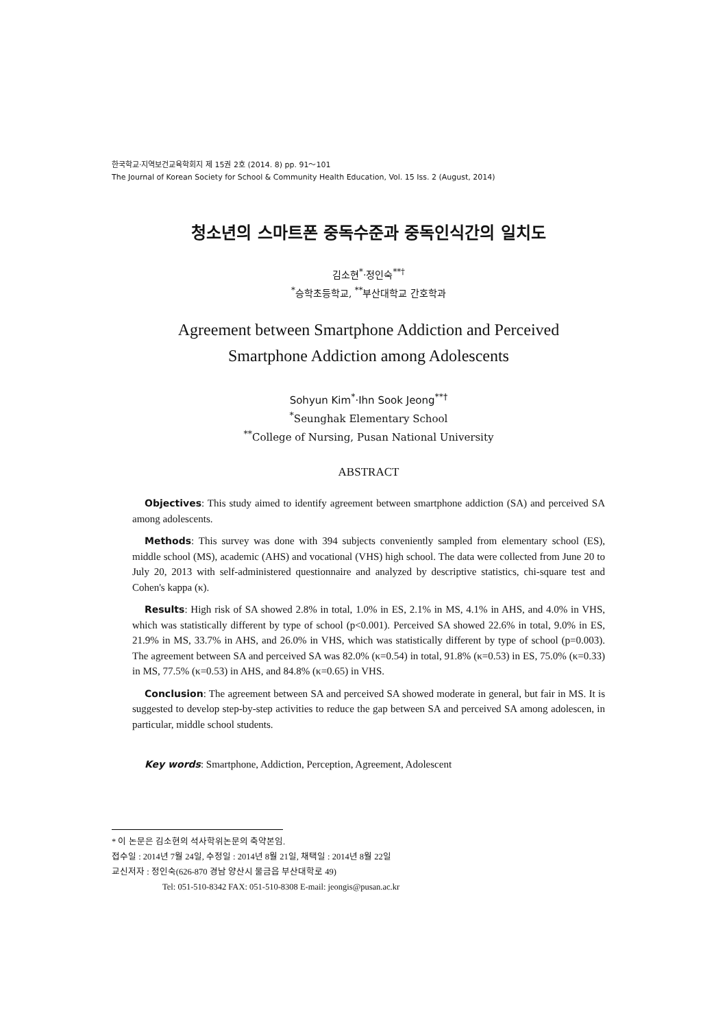한국학교·지역보건교육학회지 제 15권 2호 (2014. 8) pp. 91～101
The Journal of Korean Society for School & Community Health Education, Vol. 15 Iss. 2 (August, 2014)
청소년의 스마트폰 중독수준과 중독인식간의 일치도
김소현<sup>*</sup>·정인숙<sup>**†</sup>
<sup>*</sup> 승학초등학교, <sup>**</sup>부산대학교 간호학과
Agreement between Smartphone Addiction and Perceived
Smartphone Addiction among Adolescents
Sohyun Kim<sup>*</sup>·Ihn Sook Jeong<sup>**†</sup>
<sup>*</sup> Seunghak Elementary School
<sup>**</sup> College of Nursing, Pusan National University
ABSTRACT
Objectives: This study aimed to identify agreement between smartphone addiction (SA) and perceived SA among adolescents.
Methods: This survey was done with 394 subjects conveniently sampled from elementary school (ES), middle school (MS), academic (AHS) and vocational (VHS) high school. The data were collected from June 20 to July 20, 2013 with self-administered questionnaire and analyzed by descriptive statistics, chi-square test and Cohen's kappa (κ).
Results: High risk of SA showed 2.8% in total, 1.0% in ES, 2.1% in MS, 4.1% in AHS, and 4.0% in VHS, which was statistically different by type of school (p<0.001). Perceived SA showed 22.6% in total, 9.0% in ES, 21.9% in MS, 33.7% in AHS, and 26.0% in VHS, which was statistically different by type of school (p=0.003). The agreement between SA and perceived SA was 82.0% (κ=0.54) in total, 91.8% (κ=0.53) in ES, 75.0% (κ=0.33) in MS, 77.5% (κ=0.53) in AHS, and 84.8% (κ=0.65) in VHS.
Conclusion: The agreement between SA and perceived SA showed moderate in general, but fair in MS. It is suggested to develop step-by-step activities to reduce the gap between SA and perceived SA among adolescen, in particular, middle school students.
Key words: Smartphone, Addiction, Perception, Agreement, Adolescent
* 이 논문은 김소현의 석사학위논문의 축약본임.
접수일 : 2014년 7월 24일, 수정일 : 2014년 8월 21일, 채택일 : 2014년 8월 22일
교신저자 : 정인숙(626-870 경남 양산시 물금읍 부산대학로 49)
Tel: 051-510-8342 FAX: 051-510-8308 E-mail: jeongis@pusan.ac.kr